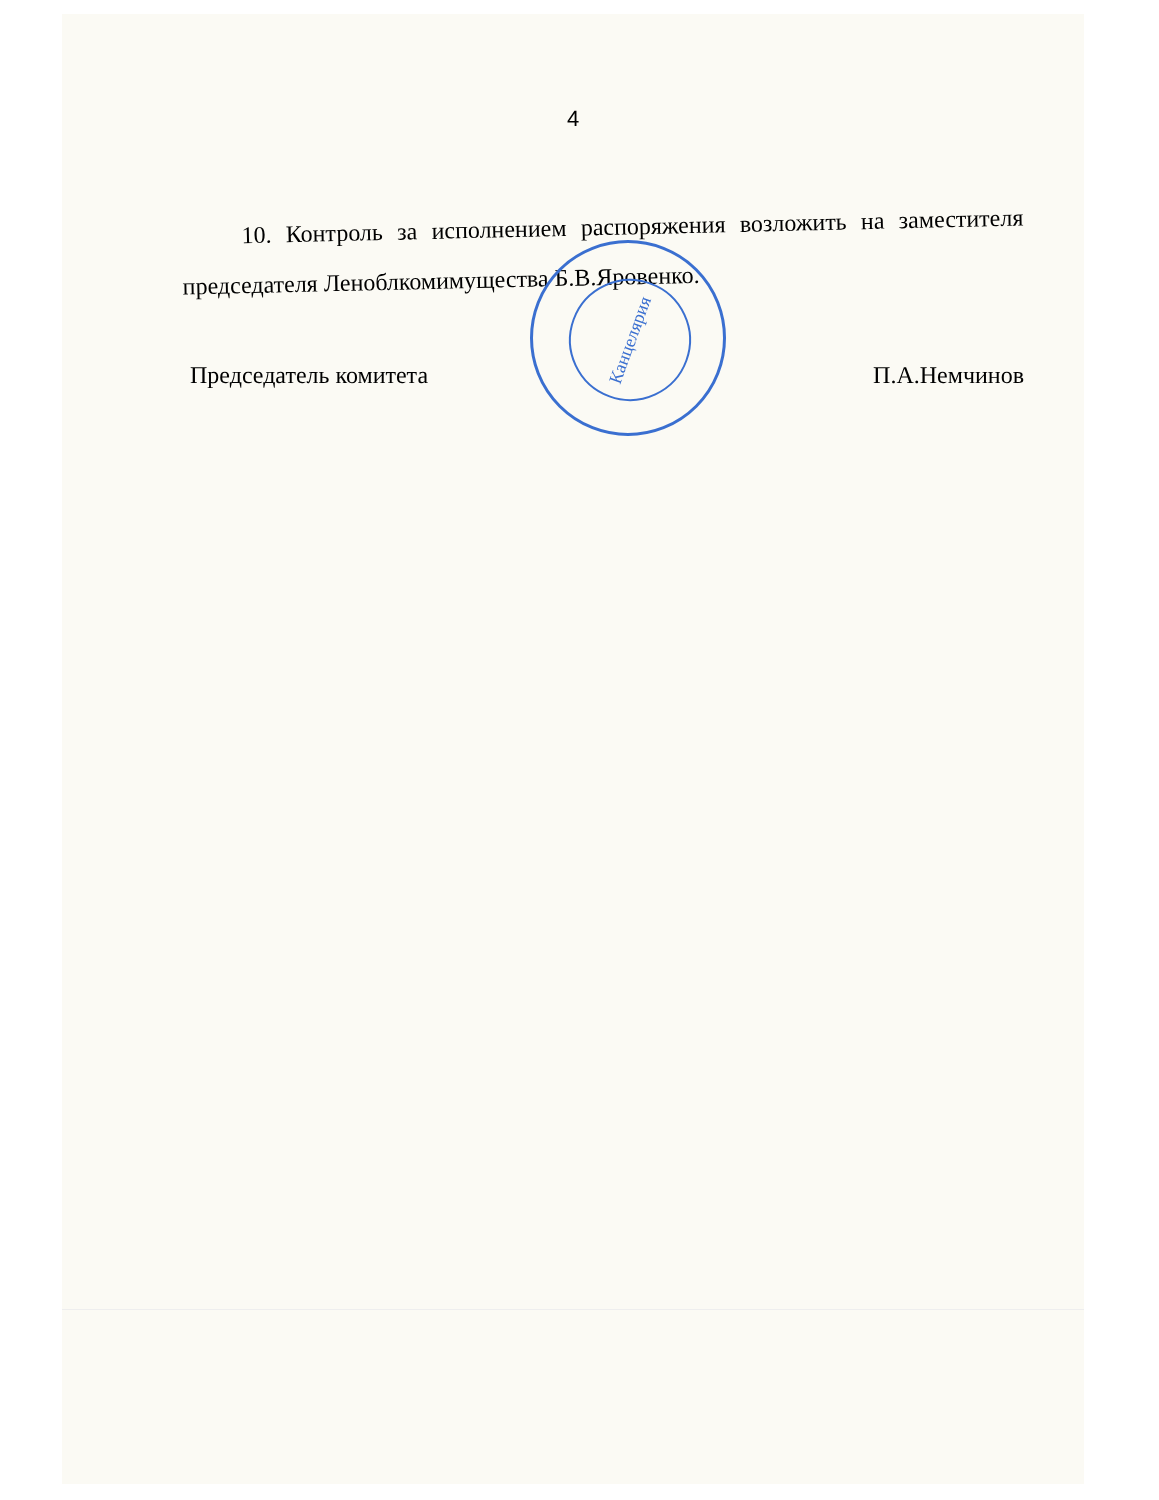4
10. Контроль за исполнением распоряжения возложить на заместителя председателя Леноблкомимущества Б.В.Яровенко.
Председатель комитета П.А.Немчинов
Канцелярия